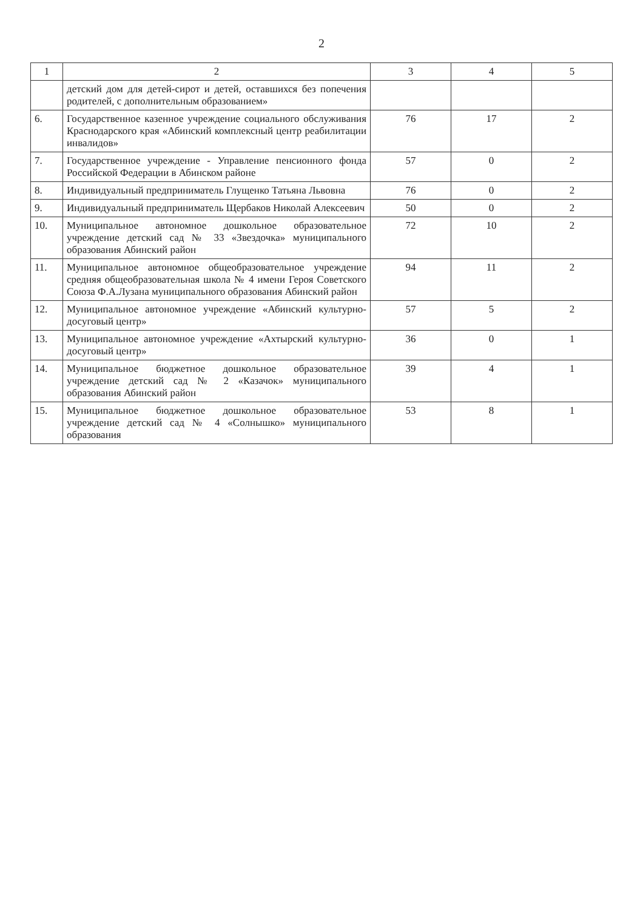2
| 1 | 2 | 3 | 4 | 5 |
| --- | --- | --- | --- | --- |
| | детский дом для детей-сирот и детей, оставшихся без попечения родителей, с дополнительным образованием» | | | |
| 6. | Государственное казенное учреждение социального обслуживания Краснодарского края «Абинский комплексный центр реабилитации инвалидов» | 76 | 17 | 2 |
| 7. | Государственное учреждение - Управление пенсионного фонда Российской Федерации в Абинском районе | 57 | 0 | 2 |
| 8. | Индивидуальный предприниматель Глущенко Татьяна Львовна | 76 | 0 | 2 |
| 9. | Индивидуальный предприниматель Щербаков Николай Алексеевич | 50 | 0 | 2 |
| 10. | Муниципальное автономное дошкольное образовательное учреждение детский сад № 33 «Звездочка» муниципального образования Абинский район | 72 | 10 | 2 |
| 11. | Муниципальное автономное общеобразовательное учреждение средняя общеобразовательная школа № 4 имени Героя Советского Союза Ф.А.Лузана муниципального образования Абинский район | 94 | 11 | 2 |
| 12. | Муниципальное автономное учреждение «Абинский культурно-досуговый центр» | 57 | 5 | 2 |
| 13. | Муниципальное автономное учреждение «Ахтырский культурно-досуговый центр» | 36 | 0 | 1 |
| 14. | Муниципальное бюджетное дошкольное образовательное учреждение детский сад № 2 «Казачок» муниципального образования Абинский район | 39 | 4 | 1 |
| 15. | Муниципальное бюджетное дошкольное образовательное учреждение детский сад № 4 «Солнышко» муниципального образования | 53 | 8 | 1 |